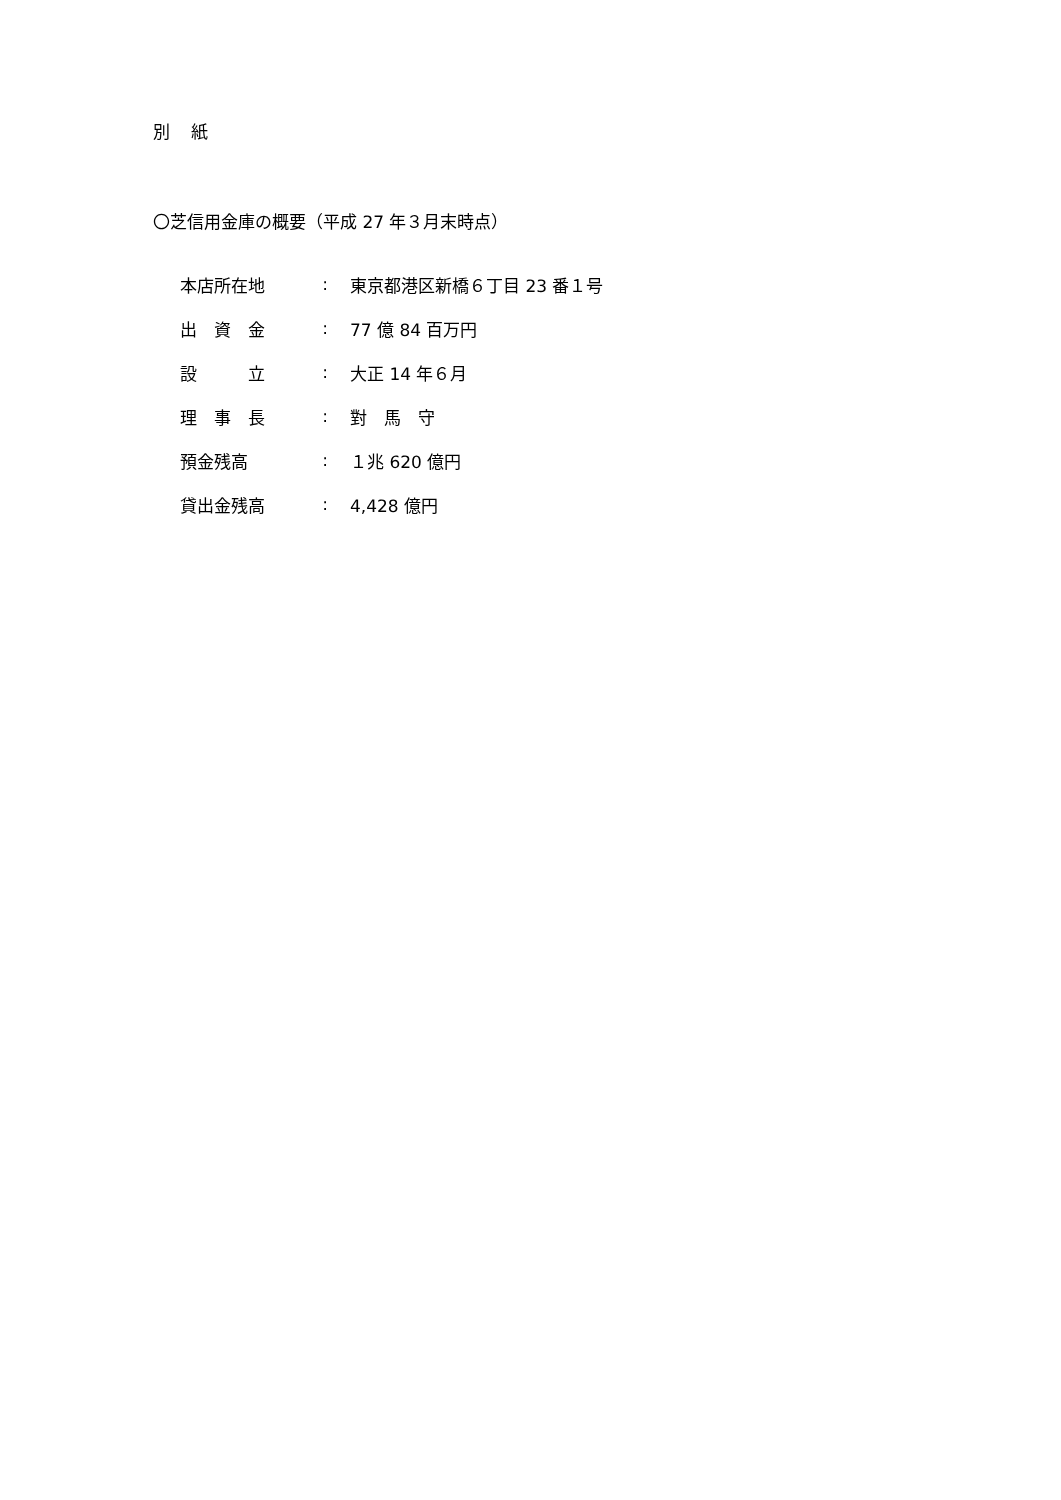別 紙
〇芝信用金庫の概要（平成 27 年３月末時点）
| 本店所在地 | : | 東京都港区新橋６丁目 23 番１号 |
| 出 資 金 | : | 77 億 84 百万円 |
| 設 立 | : | 大正 14 年６月 |
| 理 事 長 | : | 對 馬 守 |
| 預金残高 | : | １兆 620 億円 |
| 貸出金残高 | : | 4,428 億円 |